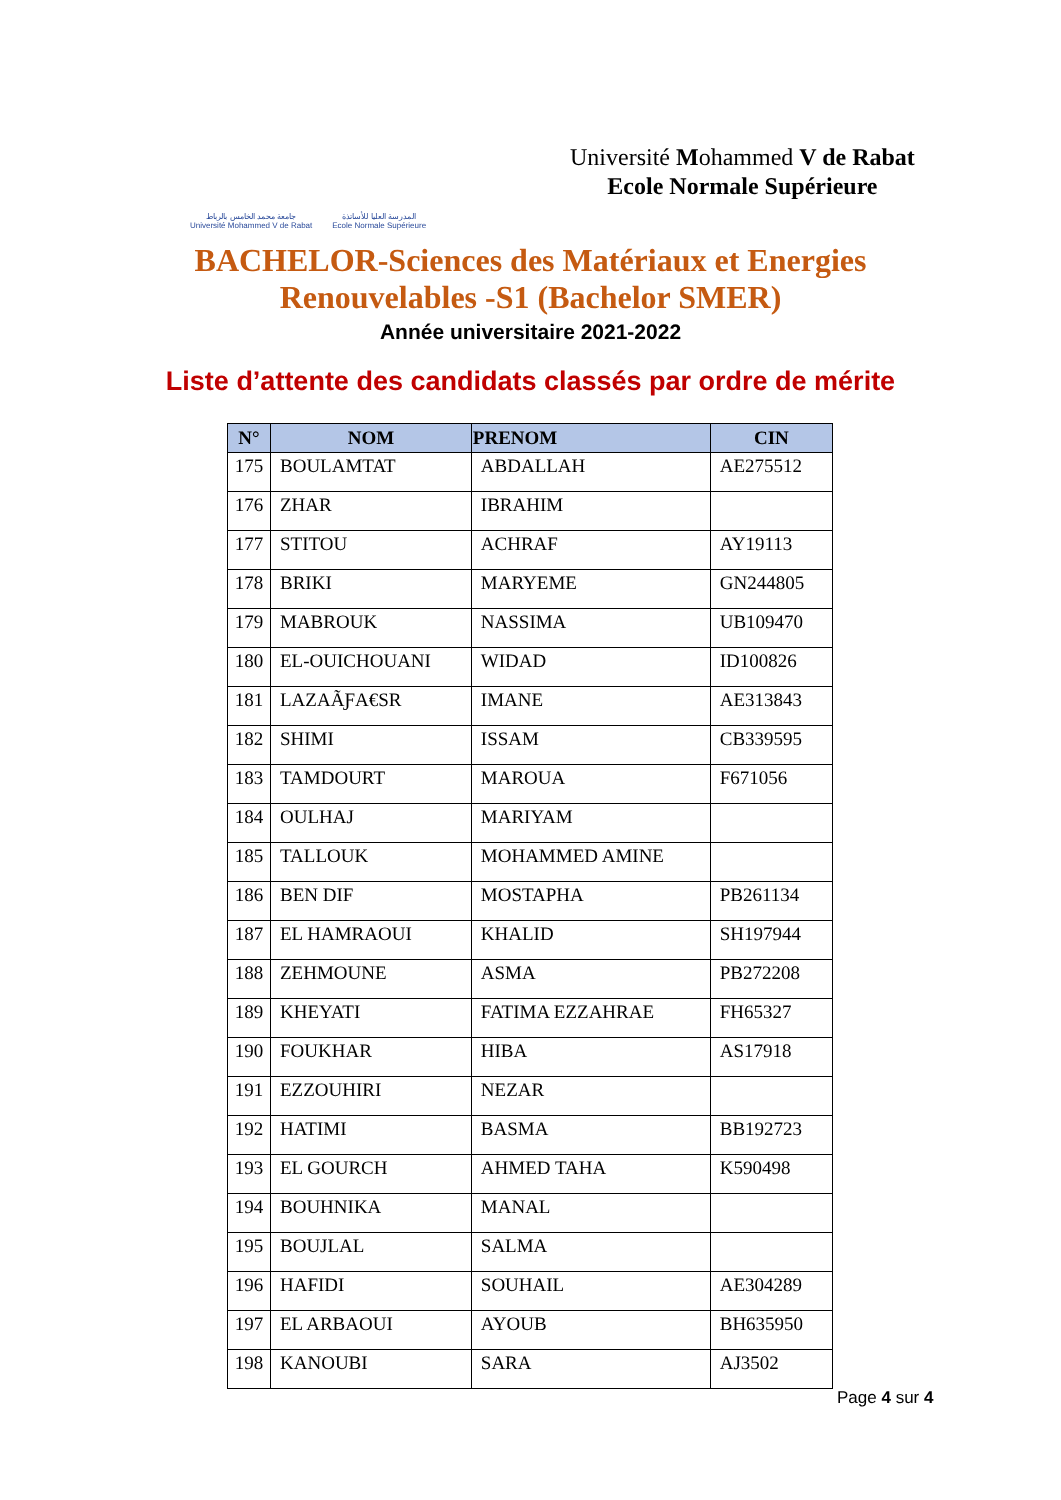جامعة محمد الخامس بالرباط
Université Mohammed V de Rabat
المدرسة العليا للأساتذة
Ecole Normale Supérieure
Université Mohammed V de Rabat
Ecole Normale Supérieure
BACHELOR-Sciences des Matériaux et Energies
Renouvelables -S1 (Bachelor SMER)
Année universitaire 2021-2022
Liste d’attente des candidats classés par ordre de mérite
| N° | NOM | PRENOM | CIN |
| --- | --- | --- | --- |
| 175 | BOULAMTAT | ABDALLAH | AE275512 |
| 176 | ZHAR | IBRAHIM | |
| 177 | STITOU | ACHRAF | AY19113 |
| 178 | BRIKI | MARYEME | GN244805 |
| 179 | MABROUK | NASSIMA | UB109470 |
| 180 | EL-OUICHOUANI | WIDAD | ID100826 |
| 181 | LAZAÃƑA€SR | IMANE | AE313843 |
| 182 | SHIMI | ISSAM | CB339595 |
| 183 | TAMDOURT | MAROUA | F671056 |
| 184 | OULHAJ | MARIYAM | |
| 185 | TALLOUK | MOHAMMED AMINE | |
| 186 | BEN DIF | MOSTAPHA | PB261134 |
| 187 | EL HAMRAOUI | KHALID | SH197944 |
| 188 | ZEHMOUNE | ASMA | PB272208 |
| 189 | KHEYATI | FATIMA EZZAHRAE | FH65327 |
| 190 | FOUKHAR | HIBA | AS17918 |
| 191 | EZZOUHIRI | NEZAR | |
| 192 | HATIMI | BASMA | BB192723 |
| 193 | EL GOURCH | AHMED TAHA | K590498 |
| 194 | BOUHNIKA | MANAL | |
| 195 | BOUJLAL | SALMA | |
| 196 | HAFIDI | SOUHAIL | AE304289 |
| 197 | EL ARBAOUI | AYOUB | BH635950 |
| 198 | KANOUBI | SARA | AJ3502 |
Page 4 sur 4